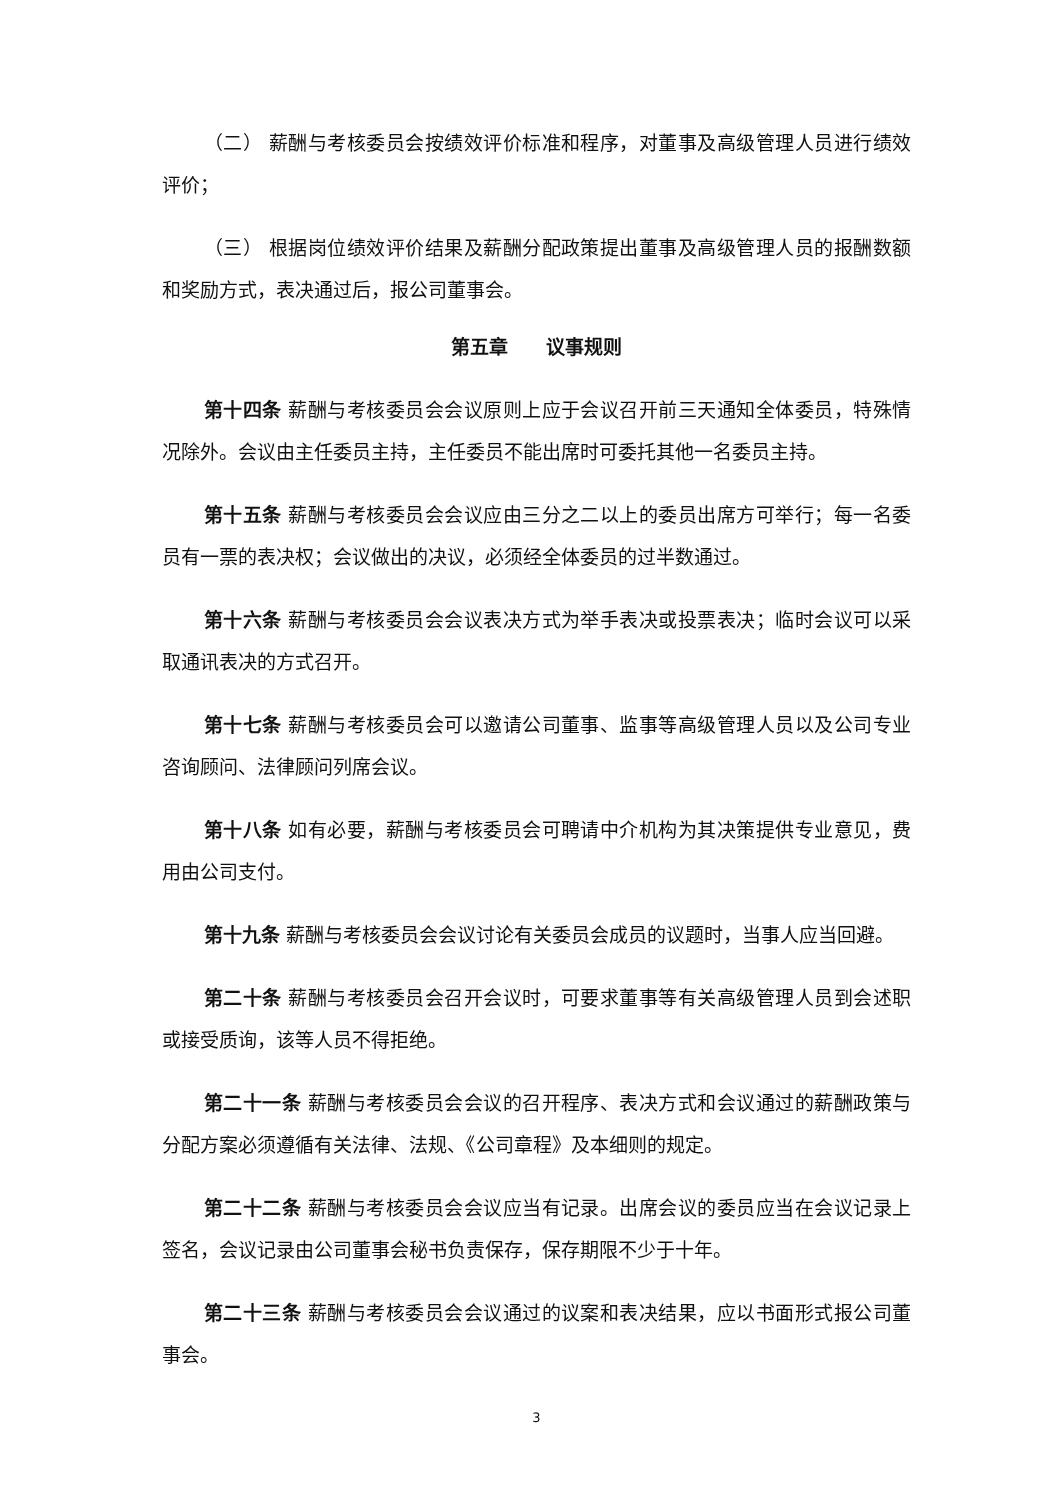（二） 薪酬与考核委员会按绩效评价标准和程序，对董事及高级管理人员进行绩效评价；
（三） 根据岗位绩效评价结果及薪酬分配政策提出董事及高级管理人员的报酬数额和奖励方式，表决通过后，报公司董事会。
第五章　　议事规则
第十四条 薪酬与考核委员会会议原则上应于会议召开前三天通知全体委员，特殊情况除外。会议由主任委员主持，主任委员不能出席时可委托其他一名委员主持。
第十五条 薪酬与考核委员会会议应由三分之二以上的委员出席方可举行；每一名委员有一票的表决权；会议做出的决议，必须经全体委员的过半数通过。
第十六条 薪酬与考核委员会会议表决方式为举手表决或投票表决；临时会议可以采取通讯表决的方式召开。
第十七条 薪酬与考核委员会可以邀请公司董事、监事等高级管理人员以及公司专业咨询顾问、法律顾问列席会议。
第十八条 如有必要，薪酬与考核委员会可聘请中介机构为其决策提供专业意见，费用由公司支付。
第十九条 薪酬与考核委员会会议讨论有关委员会成员的议题时，当事人应当回避。
第二十条 薪酬与考核委员会召开会议时，可要求董事等有关高级管理人员到会述职或接受质询，该等人员不得拒绝。
第二十一条 薪酬与考核委员会会议的召开程序、表决方式和会议通过的薪酬政策与分配方案必须遵循有关法律、法规、《公司章程》及本细则的规定。
第二十二条 薪酬与考核委员会会议应当有记录。出席会议的委员应当在会议记录上签名，会议记录由公司董事会秘书负责保存，保存期限不少于十年。
第二十三条 薪酬与考核委员会会议通过的议案和表决结果，应以书面形式报公司董事会。
3